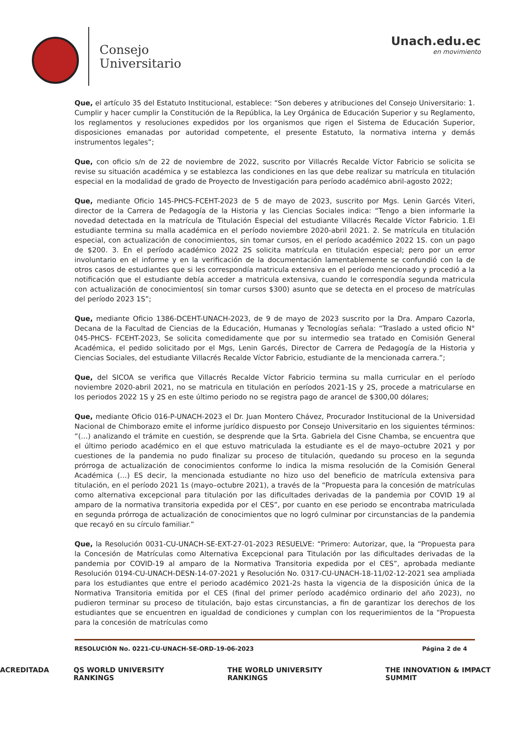Consejo
Universitario
Unach.edu.ec
en movimiento
Que, el artículo 35 del Estatuto Institucional, establece: “Son deberes y atribuciones del Consejo Universitario: 1. Cumplir y hacer cumplir la Constitución de la República, la Ley Orgánica de Educación Superior y su Reglamento, los reglamentos y resoluciones expedidos por los organismos que rigen el Sistema de Educación Superior, disposiciones emanadas por autoridad competente, el presente Estatuto, la normativa interna y demás instrumentos legales”;
Que, con oficio s/n de 22 de noviembre de 2022, suscrito por Villacrés Recalde Víctor Fabricio se solicita se revise su situación académica y se establezca las condiciones en las que debe realizar su matrícula en titulación especial en la modalidad de grado de Proyecto de Investigación para período académico abril-agosto 2022;
Que, mediante Oficio 145-PHCS-FCEHT-2023 de 5 de mayo de 2023, suscrito por Mgs. Lenin Garcés Viteri, director de la Carrera de Pedagogía de la Historia y las Ciencias Sociales indica: “Tengo a bien informarle la novedad detectada en la matrícula de Titulación Especial del estudiante Villacrés Recalde Víctor Fabricio. 1.El estudiante termina su malla académica en el período noviembre 2020-abril 2021. 2. Se matrícula en titulación especial, con actualización de conocimientos, sin tomar cursos, en el período académico 2022 1S. con un pago de $200. 3. En el período académico 2022 2S solicita matrícula en titulación especial; pero por un error involuntario en el informe y en la verificación de la documentación lamentablemente se confundió con la de otros casos de estudiantes que si les correspondía matricula extensiva en el período mencionado y procedió a la notificación que el estudiante debía acceder a matricula extensiva, cuando le correspondía segunda matricula con actualización de conocimientos( sin tomar cursos $300) asunto que se detecta en el proceso de matrículas del período 2023 1S”;
Que, mediante Oficio 1386-DCEHT-UNACH-2023, de 9 de mayo de 2023 suscrito por la Dra. Amparo Cazorla, Decana de la Facultad de Ciencias de la Educación, Humanas y Tecnologías señala: “Traslado a usted oficio N° 045-PHCS- FCEHT-2023, Se solicita comedidamente que por su intermedio sea tratado en Comisión General Académica, el pedido solicitado por el Mgs, Lenin Garcés, Director de Carrera de Pedagogía de la Historia y Ciencias Sociales, del estudiante Villacrés Recalde Víctor Fabricio, estudiante de la mencionada carrera.”;
Que, del SICOA se verifica que Villacrés Recalde Víctor Fabricio termina su malla curricular en el período noviembre 2020-abril 2021, no se matricula en titulación en períodos 2021-1S y 2S, procede a matricularse en los periodos 2022 1S y 2S en este último periodo no se registra pago de arancel de $300,00 dólares;
Que, mediante Oficio 016-P-UNACH-2023 el Dr. Juan Montero Chávez, Procurador Institucional de la Universidad Nacional de Chimborazo emite el informe jurídico dispuesto por Consejo Universitario en los siguientes términos: “(…) analizando el trámite en cuestión, se desprende que la Srta. Gabriela del Cisne Chamba, se encuentra que el último periodo académico en el que estuvo matriculada la estudiante es el de mayo–octubre 2021 y por cuestiones de la pandemia no pudo finalizar su proceso de titulación, quedando su proceso en la segunda prórroga de actualización de conocimientos conforme lo indica la misma resolución de la Comisión General Académica (…) ES decir, la mencionada estudiante no hizo uso del beneficio de matrícula extensiva para titulación, en el período 2021 1s (mayo–octubre 2021), a través de la “Propuesta para la concesión de matrículas como alternativa excepcional para titulación por las dificultades derivadas de la pandemia por COVID 19 al amparo de la normativa transitoria expedida por el CES”, por cuanto en ese periodo se encontraba matriculada en segunda prórroga de actualización de conocimientos que no logró culminar por circunstancias de la pandemia que recayó en su círculo familiar.”
Que, la Resolución 0031-CU-UNACH-SE-EXT-27-01-2023 RESUELVE: “Primero: Autorizar, que, la “Propuesta para la Concesión de Matrículas como Alternativa Excepcional para Titulación por las dificultades derivadas de la pandemia por COVID-19 al amparo de la Normativa Transitoria expedida por el CES”, aprobada mediante Resolución 0194-CU-UNACH-DESN-14-07-2021 y Resolución No. 0317-CU-UNACH-18-11/02-12-2021 sea ampliada para los estudiantes que entre el periodo académico 2021-2s hasta la vigencia de la disposición única de la Normativa Transitoria emitida por el CES (final del primer período académico ordinario del año 2023), no pudieron terminar su proceso de titulación, bajo estas circunstancias, a fin de garantizar los derechos de los estudiantes que se encuentren en igualdad de condiciones y cumplan con los requerimientos de la “Propuesta para la concesión de matrículas como
RESOLUCIÓN No. 0221-CU-UNACH-SE-ORD-19-06-2023 Página 2 de 4
ACREDITADA QS WORLD UNIVERSITY RANKINGS THE WORLD UNIVERSITY RANKINGS THE INNOVATION & IMPACT SUMMIT